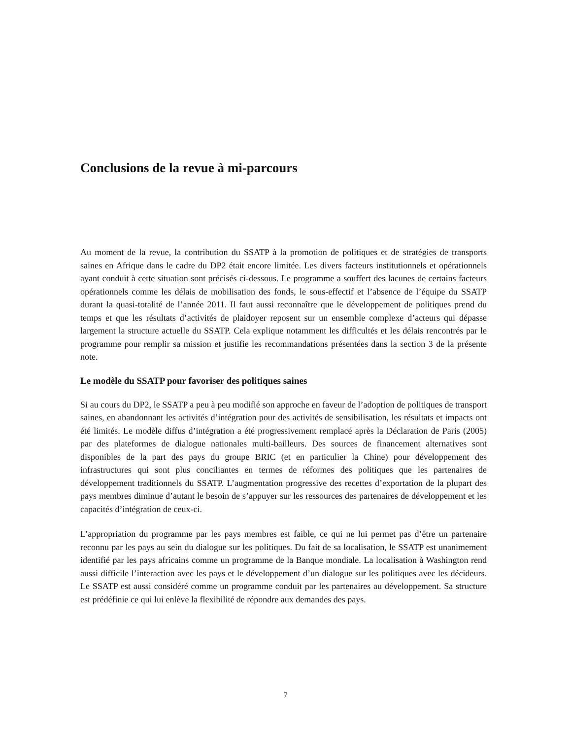Conclusions de la revue à mi-parcours
Au moment de la revue, la contribution du SSATP à la promotion de politiques et de stratégies de transports saines en Afrique dans le cadre du DP2 était encore limitée. Les divers facteurs institutionnels et opérationnels ayant conduit à cette situation sont précisés ci-dessous. Le programme a souffert des lacunes de certains facteurs opérationnels comme les délais de mobilisation des fonds, le sous-effectif et l’absence de l’équipe du SSATP durant la quasi-totalité de l’année 2011. Il faut aussi reconnaître que le développement de politiques prend du temps et que les résultats d’activités de plaidoyer reposent sur un ensemble complexe d’acteurs qui dépasse largement la structure actuelle du SSATP. Cela explique notamment les difficultés et les délais rencontrés par le programme pour remplir sa mission et justifie les recommandations présentées dans la section 3 de la présente note.
Le modèle du SSATP pour favoriser des politiques saines
Si au cours du DP2, le SSATP a peu à peu modifié son approche en faveur de l’adoption de politiques de transport saines, en abandonnant les activités d’intégration pour des activités de sensibilisation, les résultats et impacts ont été limités. Le modèle diffus d’intégration a été progressivement remplacé après la Déclaration de Paris (2005) par des plateformes de dialogue nationales multi-bailleurs. Des sources de financement alternatives sont disponibles de la part des pays du groupe BRIC (et en particulier la Chine) pour développement des infrastructures qui sont plus conciliantes en termes de réformes des politiques que les partenaires de développement traditionnels du SSATP. L’augmentation progressive des recettes d’exportation de la plupart des pays membres diminue d’autant le besoin de s’appuyer sur les ressources des partenaires de développement et les capacités d’intégration de ceux-ci.
L’appropriation du programme par les pays membres est faible, ce qui ne lui permet pas d’être un partenaire reconnu par les pays au sein du dialogue sur les politiques. Du fait de sa localisation, le SSATP est unanimement identifié par les pays africains comme un programme de la Banque mondiale. La localisation à Washington rend aussi difficile l’interaction avec les pays et le développement d’un dialogue sur les politiques avec les décideurs. Le SSATP est aussi considéré comme un programme conduit par les partenaires au développement. Sa structure est prédéfinie ce qui lui enlève la flexibilité de répondre aux demandes des pays.
7